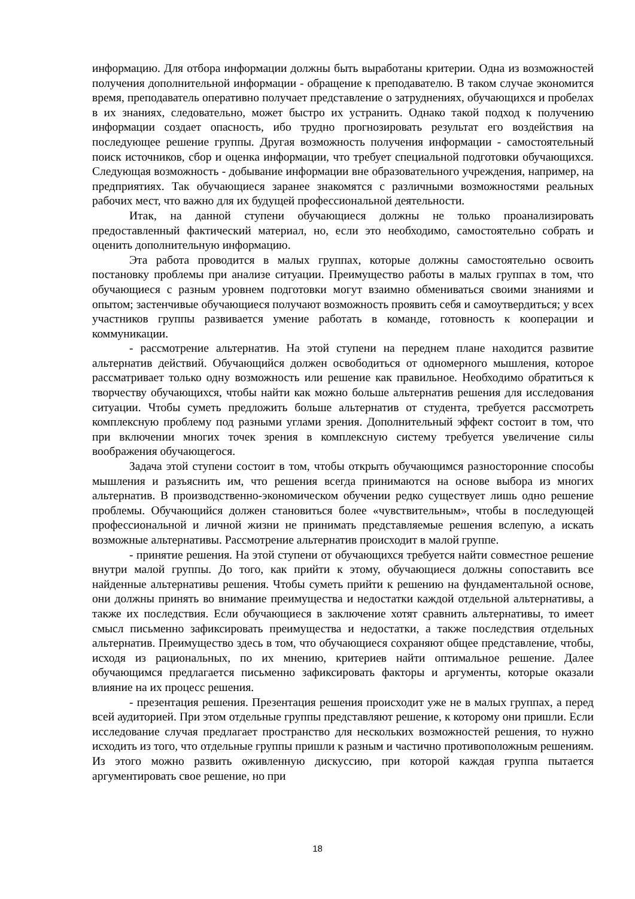информацию. Для отбора информации должны быть выработаны критерии. Одна из возможностей получения дополнительной информации - обращение к преподавателю. В таком случае экономится время, преподаватель оперативно получает представление о затруднениях, обучающихся и пробелах в их знаниях, следовательно, может быстро их устранить. Однако такой подход к получению информации создает опасность, ибо трудно прогнозировать результат его воздействия на последующее решение группы. Другая возможность получения информации - самостоятельный поиск источников, сбор и оценка информации, что требует специальной подготовки обучающихся. Следующая возможность - добывание информации вне образовательного учреждения, например, на предприятиях. Так обучающиеся заранее знакомятся с различными возможностями реальных рабочих мест, что важно для их будущей профессиональной деятельности.
Итак, на данной ступени обучающиеся должны не только проанализировать предоставленный фактический материал, но, если это необходимо, самостоятельно собрать и оценить дополнительную информацию.
Эта работа проводится в малых группах, которые должны самостоятельно освоить постановку проблемы при анализе ситуации. Преимущество работы в малых группах в том, что обучающиеся с разным уровнем подготовки могут взаимно обмениваться своими знаниями и опытом; застенчивые обучающиеся получают возможность проявить себя и самоутвердиться; у всех участников группы развивается умение работать в команде, готовность к кооперации и коммуникации.
- рассмотрение альтернатив. На этой ступени на переднем плане находится развитие альтернатив действий. Обучающийся должен освободиться от одномерного мышления, которое рассматривает только одну возможность или решение как правильное. Необходимо обратиться к творчеству обучающихся, чтобы найти как можно больше альтернатив решения для исследования ситуации. Чтобы суметь предложить больше альтернатив от студента, требуется рассмотреть комплексную проблему под разными углами зрения. Дополнительный эффект состоит в том, что при включении многих точек зрения в комплексную систему требуется увеличение силы воображения обучающегося.
Задача этой ступени состоит в том, чтобы открыть обучающимся разносторонние способы мышления и разъяснить им, что решения всегда принимаются на основе выбора из многих альтернатив. В производственно-экономическом обучении редко существует лишь одно решение проблемы. Обучающийся должен становиться более «чувствительным», чтобы в последующей профессиональной и личной жизни не принимать представляемые решения вслепую, а искать возможные альтернативы. Рассмотрение альтернатив происходит в малой группе.
- принятие решения. На этой ступени от обучающихся требуется найти совместное решение внутри малой группы. До того, как прийти к этому, обучающиеся должны сопоставить все найденные альтернативы решения. Чтобы суметь прийти к решению на фундаментальной основе, они должны принять во внимание преимущества и недостатки каждой отдельной альтернативы, а также их последствия. Если обучающиеся в заключение хотят сравнить альтернативы, то имеет смысл письменно зафиксировать преимущества и недостатки, а также последствия отдельных альтернатив. Преимущество здесь в том, что обучающиеся сохраняют общее представление, чтобы, исходя из рациональных, по их мнению, критериев найти оптимальное решение. Далее обучающимся предлагается письменно зафиксировать факторы и аргументы, которые оказали влияние на их процесс решения.
- презентация решения. Презентация решения происходит уже не в малых группах, а перед всей аудиторией. При этом отдельные группы представляют решение, к которому они пришли. Если исследование случая предлагает пространство для нескольких возможностей решения, то нужно исходить из того, что отдельные группы пришли к разным и частично противоположным решениям. Из этого можно развить оживленную дискуссию, при которой каждая группа пытается аргументировать свое решение, но при
18